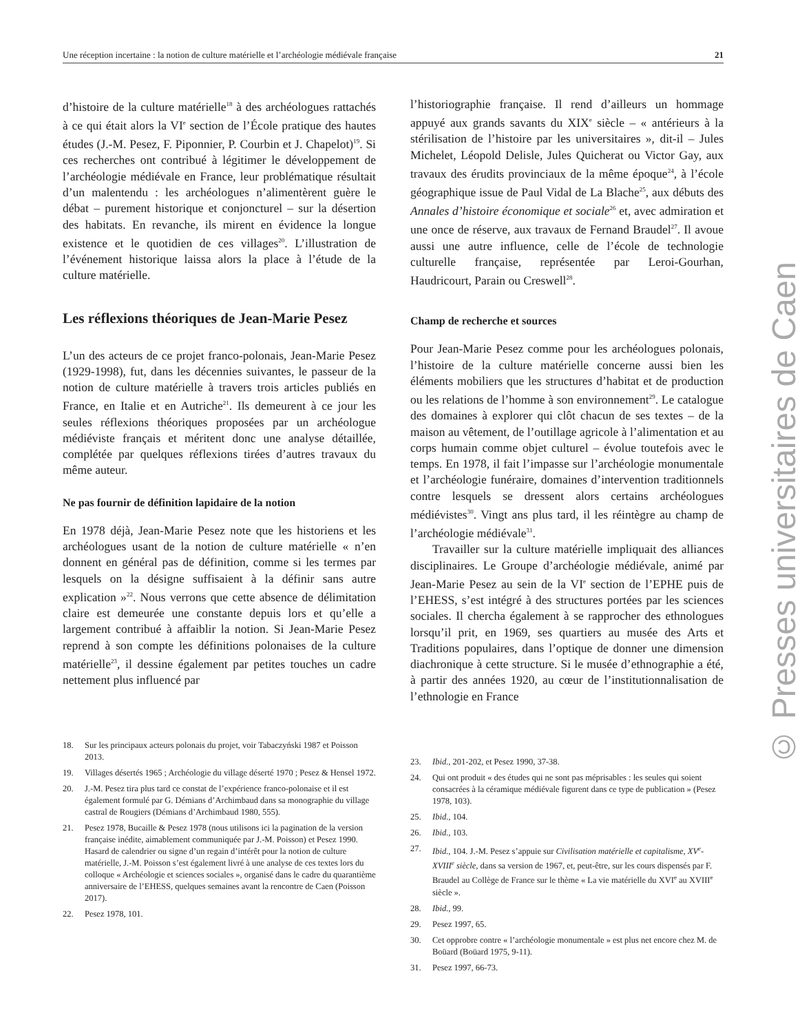Une réception incertaine : la notion de culture matérielle et l’archéologie médiévale française 21
d’histoire de la culture matérielle<sup>18</sup> à des archéologues rattachés à ce qui était alors la VI<sup>e</sup> section de l’École pratique des hautes études (J.-M. Pesez, F. Piponnier, P. Courbin et J. Chapelot)<sup>19</sup>. Si ces recherches ont contribué à légitimer le développement de l’archéologie médiévale en France, leur problématique résultait d’un malentendu : les archéologues n’alimentèrent guère le débat – purement historique et conjoncturel – sur la désertion des habitats. En revanche, ils mirent en évidence la longue existence et le quotidien de ces villages<sup>20</sup>. L’illustration de l’événement historique laissa alors la place à l’étude de la culture matérielle.
Les réflexions théoriques de Jean-Marie Pesez
L’un des acteurs de ce projet franco-polonais, Jean-Marie Pesez (1929-1998), fut, dans les décennies suivantes, le passeur de la notion de culture matérielle à travers trois articles publiés en France, en Italie et en Autriche<sup>21</sup>. Ils demeurent à ce jour les seules réflexions théoriques proposées par un archéologue médiéviste français et méritent donc une analyse détaillée, complétée par quelques réflexions tirées d’autres travaux du même auteur.
Ne pas fournir de définition lapidaire de la notion
En 1978 déjà, Jean-Marie Pesez note que les historiens et les archéologues usant de la notion de culture matérielle « n’en donnent en général pas de définition, comme si les termes par lesquels on la désigne suffisaient à la définir sans autre explication »<sup>22</sup>. Nous verrons que cette absence de délimitation claire est demeurée une constante depuis lors et qu’elle a largement contribué à affaiblir la notion. Si Jean-Marie Pesez reprend à son compte les définitions polonaises de la culture matérielle<sup>23</sup>, il dessine également par petites touches un cadre nettement plus influencé par
18. Sur les principaux acteurs polonais du projet, voir Tabaczyński 1987 et Poisson 2013.
19. Villages désertés 1965 ; Archéologie du village déserté 1970 ; Pesez & Hensel 1972.
20. J.-M. Pesez tira plus tard ce constat de l’expérience franco-polonaise et il est également formulé par G. Démians d’Archimbaud dans sa monographie du village castral de Rougiers (Démians d’Archimbaud 1980, 555).
21. Pesez 1978, Bucaille & Pesez 1978 (nous utilisons ici la pagination de la version française inédite, aimablement communiquée par J.-M. Poisson) et Pesez 1990. Hasard de calendrier ou signe d’un regain d’intérêt pour la notion de culture matérielle, J.-M. Poisson s’est également livré à une analyse de ces textes lors du colloque « Archéologie et sciences sociales », organisé dans le cadre du quarantième anniversaire de l’EHESS, quelques semaines avant la rencontre de Caen (Poisson 2017).
22. Pesez 1978, 101.
l’historiographie française. Il rend d’ailleurs un hommage appuyé aux grands savants du XIX<sup>e</sup> siècle – « antérieurs à la stérilisation de l’histoire par les universitaires », dit-il – Jules Michelet, Léopold Delisle, Jules Quicherat ou Victor Gay, aux travaux des érudits provinciaux de la même époque<sup>24</sup>, à l’école géographique issue de Paul Vidal de La Blache<sup>25</sup>, aux débuts des Annales d’histoire économique et sociale<sup>26</sup> et, avec admiration et une once de réserve, aux travaux de Fernand Braudel<sup>27</sup>. Il avoue aussi une autre influence, celle de l’école de technologie culturelle française, représentée par Leroi-Gourhan, Haudricourt, Parain ou Creswell<sup>28</sup>.
Champ de recherche et sources
Pour Jean-Marie Pesez comme pour les archéologues polonais, l’histoire de la culture matérielle concerne aussi bien les éléments mobiliers que les structures d’habitat et de production ou les relations de l’homme à son environnement<sup>29</sup>. Le catalogue des domaines à explorer qui clôt chacun de ses textes – de la maison au vêtement, de l’outillage agricole à l’alimentation et au corps humain comme objet culturel – évolue toutefois avec le temps. En 1978, il fait l’impasse sur l’archéologie monumentale et l’archéologie funéraire, domaines d’intervention traditionnels contre lesquels se dressent alors certains archéologues médiévistes<sup>30</sup>. Vingt ans plus tard, il les réintègre au champ de l’archéologie médiévale<sup>31</sup>.
Travailler sur la culture matérielle impliquait des alliances disciplinaires. Le Groupe d’archéologie médiévale, animé par Jean-Marie Pesez au sein de la VI<sup>e</sup> section de l’EPHE puis de l’EHESS, s’est intégré à des structures portées par les sciences sociales. Il chercha également à se rapprocher des ethnologues lorsqu’il prit, en 1969, ses quartiers au musée des Arts et Traditions populaires, dans l’optique de donner une dimension diachronique à cette structure. Si le musée d’ethnographie a été, à partir des années 1920, au cœur de l’institutionnalisation de l’ethnologie en France
23. Ibid., 201-202, et Pesez 1990, 37-38.
24. Qui ont produit « des études qui ne sont pas méprisables : les seules qui soient consacrées à la céramique médiévale figurent dans ce type de publication » (Pesez 1978, 103).
25. Ibid., 104.
26. Ibid., 103.
27. Ibid., 104. J.-M. Pesez s’appuie sur Civilisation matérielle et capitalisme, XV<sup>e</sup>-XVIII<sup>e</sup> siècle, dans sa version de 1967, et, peut-être, sur les cours dispensés par F. Braudel au Collège de France sur le thème « La vie matérielle du XVI<sup>e</sup> au XVIII<sup>e</sup> siècle ».
28. Ibid., 99.
29. Pesez 1997, 65.
30. Cet opprobre contre « l’archéologie monumentale » est plus net encore chez M. de Boüard (Boüard 1975, 9-11).
31. Pesez 1997, 66-73.
© Presses universitaires de Caen